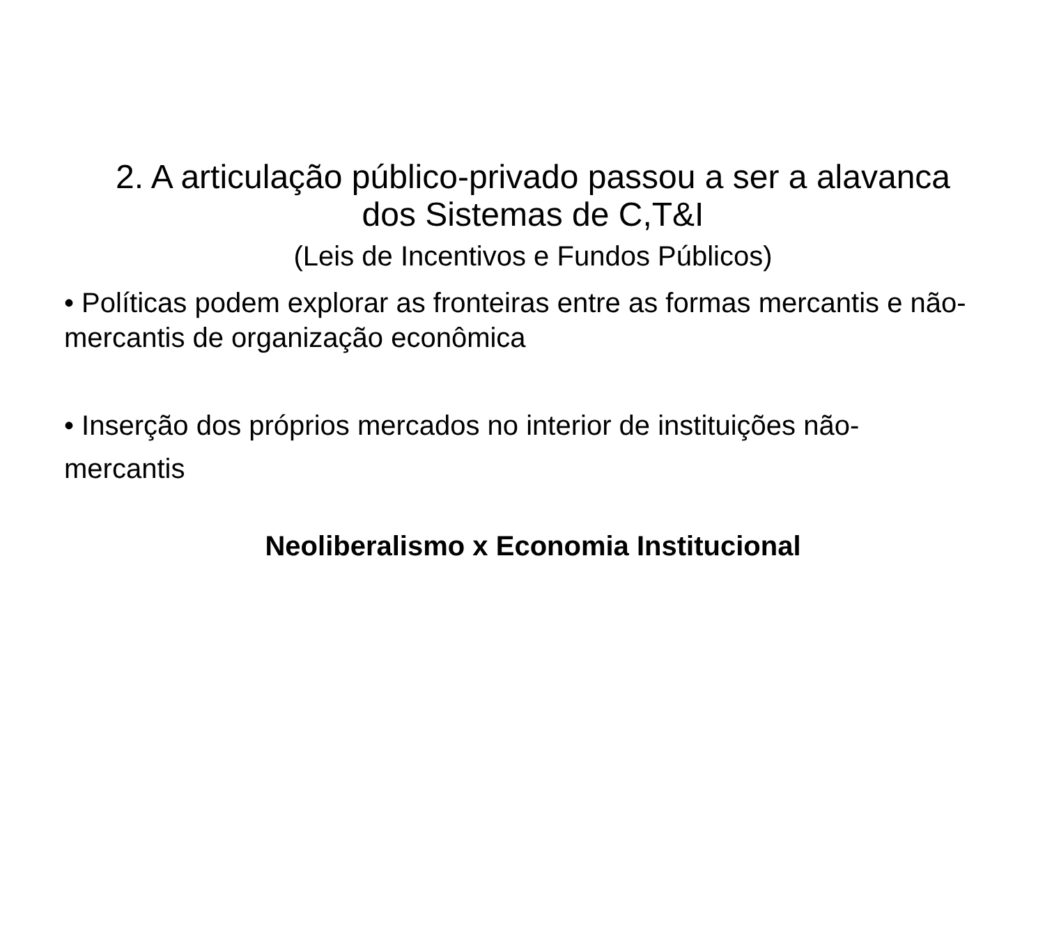2. A articulação público-privado passou a ser a alavanca dos Sistemas de C,T&I
(Leis de Incentivos e Fundos Públicos)
• Políticas podem explorar as fronteiras entre as formas mercantis e não-mercantis de organização econômica
• Inserção dos próprios mercados no interior de instituições não-mercantis
Neoliberalismo x Economia Institucional